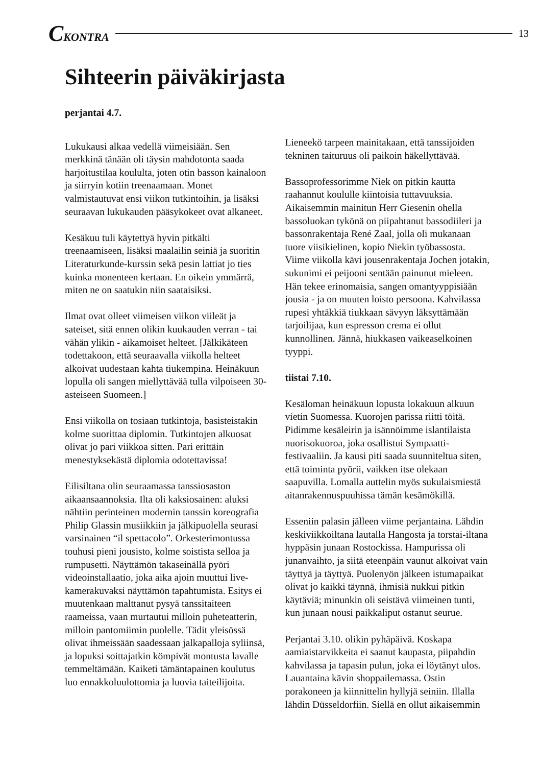CKONTRA 13
Sihteerin päiväkirjasta
perjantai 4.7.
Lukukausi alkaa vedellä viimeisiään. Sen merkkinä tänään oli täysin mahdotonta saada harjoitustilaa koululta, joten otin basson kainaloon ja siirryin kotiin treenaamaan. Monet valmistautuvat ensi viikon tutkintoihin, ja lisäksi seuraavan lukukauden pääsykokeet ovat alkaneet.
Kesäkuu tuli käytettyä hyvin pitkälti treenaamiseen, lisäksi maalailin seiniä ja suoritin Literaturkunde-kurssin sekä pesin lattiat jo ties kuinka monenteen kertaan. En oikein ymmärrä, miten ne on saatukin niin saataisiksi.
Ilmat ovat olleet viimeisen viikon viileät ja sateiset, sitä ennen olikin kuukauden verran - tai vähän ylikin - aikamoiset helteet. [Jälkikäteen todettakoon, että seuraavalla viikolla helteet alkoivat uudestaan kahta tiukempina. Heinäkuun lopulla oli sangen miellyttävää tulla vilpoiseen 30-asteiseen Suomeen.]
Ensi viikolla on tosiaan tutkintoja, basisteistakin kolme suorittaa diplomin. Tutkintojen alkuosat olivat jo pari viikkoa sitten. Pari erittäin menestyksekästä diplomia odotettavissa!
Eilisiltana olin seuraamassa tanssiosaston aikaansaannoksia. Ilta oli kaksiosainen: aluksi nähtiin perinteinen modernin tanssin koreografia Philip Glassin musiikkiin ja jälkipuolella seurasi varsinainen “il spettacolo”. Orkesterimontussa touhusi pieni jousisto, kolme soististа selloa ja rumpusetti. Näyttämön takaseinällä pyöri videoinstallaatio, joka aika ajoin muuttui live-kamerakuvaksi näyttämön tapahtumista. Esitys ei muutenkaan malttanut pysyä tanssitaiteen raameissa, vaan murtautui milloin puheteatterin, milloin pantomiimin puolelle. Tädit yleisössä olivat ihmeissään saadessaan jalkapalloja syliinsä, ja lopuksi soittajatkin kömpivät montusta lavalle temmeltämään. Kaiketi tämäntapainen koulutus luo ennakkoluulottomia ja luovia taiteilijoita.
Lieneekö tarpeen mainitakaan, että tanssijoiden tekninen taituruus oli paikoin häkellyttävää.
Bassoprofessorimme Niek on pitkin kautta raahannut koululle kiintoisia tuttavuuksia. Aikaisemmin mainitun Herr Giesenin ohella bassoluokan tykönä on piipahtanut bassodiileri ja bassonrakentaja René Zaal, jolla oli mukanaan tuore viisikielinen, kopio Niekin työbassosta. Viime viikolla kävi jousenrakentaja Jochen jotakin, sukunimi ei peijooni sentään painunut mieleen. Hän tekee erinomaisia, sangen omantyyppisiään jousia - ja on muuten loisto persoona. Kahvilassa rupesi yhtäkkiä tiukkaan sävyyn läksyttämään tarjoilijaa, kun espresson crema ei ollut kunnollinen. Jännä, hiukkasen vaikeaselkoinen tyyppi.
tiistai 7.10.
Kesäloman heinäkuun lopusta lokakuun alkuun vietin Suomessa. Kuorojen parissa riitti töitä. Pidimme kesäleirin ja isännöimme islantilaista nuorisokuoroa, joka osallistui Sympaatti-festivaaliin. Ja kausi piti saada suunniteltua siten, että toiminta pyörii, vaikken itse olekaan saapuvilla. Lomalla auttelin myös sukulaismiestä aitanrakennuspuuhissa tämän kesämökillä.
Esseniin palasin jälleen viime perjantaina. Lähdin keskiviikkoiltana lautalla Hangosta ja torstai-iltana hyppäsin junaan Rostockissa. Hampurissa oli junanvaihto, ja siitä eteenpäin vaunut alkoivat vain täyttyä ja täyttyä. Puolenyön jälkeen istumapaikat olivat jo kaikki täynnä, ihmisiä nukkui pitkin käytäviä; minunkin oli seistävä viimeinen tunti, kun junaan nousi paikkaliput ostanut seurue.
Perjantai 3.10. olikin pyhäpäivä. Koskapa aamiaistarvikkeita ei saanut kaupasta, piipahdin kahvilassa ja tapasin pulun, joka ei löytänyt ulos. Lauantaina kävin shoppailemassa. Ostin porakoneen ja kiinnittelin hyllyjä seiniin. Illalla lähdin Düsseldorfiin. Siellä en ollut aikaisemmin